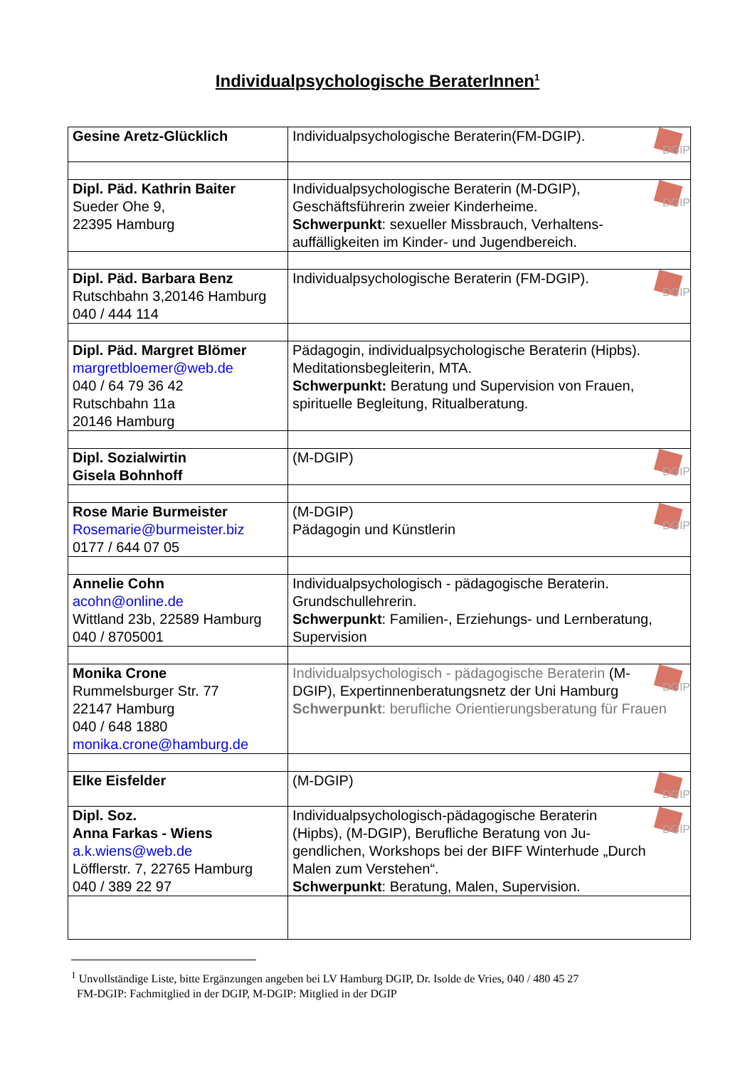Individualpsychologische BeraterInnen<sup>1</sup>
| Gesine Aretz-Glücklich | DGIP Individualpsychologische Beraterin(FM-DGIP). |
| Dipl. Päd. Kathrin Baiter Sueder Ohe 9, 22395 Hamburg | DGIP Individualpsychologische Beraterin (M-DGIP), Geschäftsführerin zweier Kinderheime. Schwerpunkt : sexueller Missbrauch, Verhaltens-auffälligkeiten im Kinder- und Jugendbereich. |
| Dipl. Päd. Barbara Benz Rutschbahn 3,20146 Hamburg 040 / 444 114 | DGIP Individualpsychologische Beraterin (FM-DGIP). |
| Dipl. Päd. Margret Blömer margretbloemer@web.de 040 / 64 79 36 42 Rutschbahn 11a 20146 Hamburg | Pädagogin, individualpsychologische Beraterin (Hipbs). Meditationsbegleiterin, MTA. Schwerpunkt: Beratung und Supervision von Frauen, spirituelle Begleitung, Ritualberatung. |
| Dipl. Sozialwirtin Gisela Bohnhoff | DGIP (M-DGIP) |
| Rose Marie Burmeister Rosemarie@burmeister.biz 0177 / 644 07 05 | DGIP (M-DGIP) Pädagogin und Künstlerin |
| Annelie Cohn acohn@online.de Wittland 23b, 22589 Hamburg 040 / 8705001 | Individualpsychologisch - pädagogische Beraterin. Grundschullehrerin. Schwerpunkt : Familien-, Erziehungs- und Lernberatung, Supervision |
| Monika Crone Rummelsburger Str. 77 22147 Hamburg 040 / 648 1880 monika.crone@hamburg.de | DGIP Individualpsychologisch - pädagogische Beraterin (M-DGIP), Expertinnenberatungsnetz der Uni Hamburg Schwerpunkt : berufliche Orientierungsberatung für Frauen |
| Elke Eisfelder | DGIP (M-DGIP) |
| Dipl. Soz. Anna Farkas - Wiens a.k.wiens@web.de Löfflerstr. 7, 22765 Hamburg 040 / 389 22 97 | DGIP Individualpsychologisch-pädagogische Beraterin (Hipbs), (M-DGIP), Berufliche Beratung von Ju-gendlichen, Workshops bei der BIFF Winterhude „Durch Malen zum Verstehen“. Schwerpunkt : Beratung, Malen, Supervision. |
<sup>1</sup> Unvollständige Liste, bitte Ergänzungen angeben bei LV Hamburg DGIP, Dr. Isolde de Vries, 040 / 480 45 27
FM-DGIP: Fachmitglied in der DGIP, M-DGIP: Mitglied in der DGIP